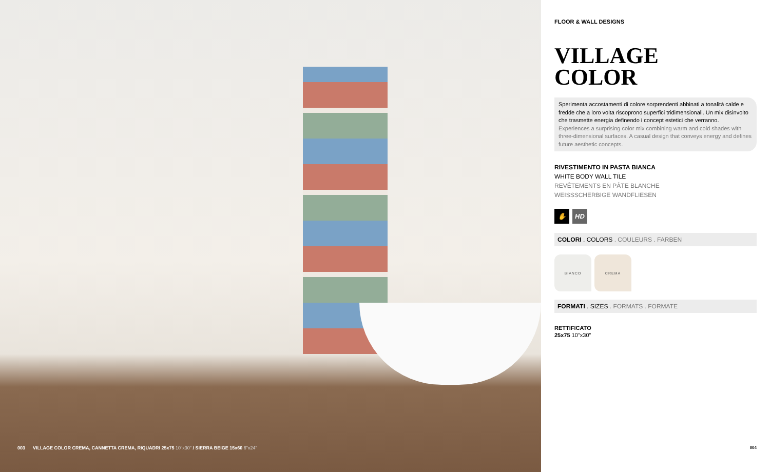003 VILLAGE COLOR CREMA, CANNETTA CREMA, RIQUADRI 25x75 10"x30" / SIERRA BEIGE 15x60 6"x24"
FLOOR & WALL DESIGNS
VILLAGE
COLOR
Sperimenta accostamenti di colore sorprendenti abbinati a tonalità calde e fredde che a loro volta riscoprono superfici tridimensionali. Un mix disinvolto che trasmette energia definendo i concept estetici che verranno.
Experiences a surprising color mix combining warm and cold shades with three-dimensional surfaces. A casual design that conveys energy and defines future aesthetic concepts.
RIVESTIMENTO IN PASTA BIANCA
WHITE BODY WALL TILE
REVÊTEMENTS EN PÂTE BLANCHE
WEISSSCHERBIGE WANDFLIESEN
✋ HD
COLORI . COLORS . COULEURS . FARBEN
BIANCO CREMA
FORMATI . SIZES . FORMATS . FORMATE
RETTIFICATO
25x75 10"x30"
004